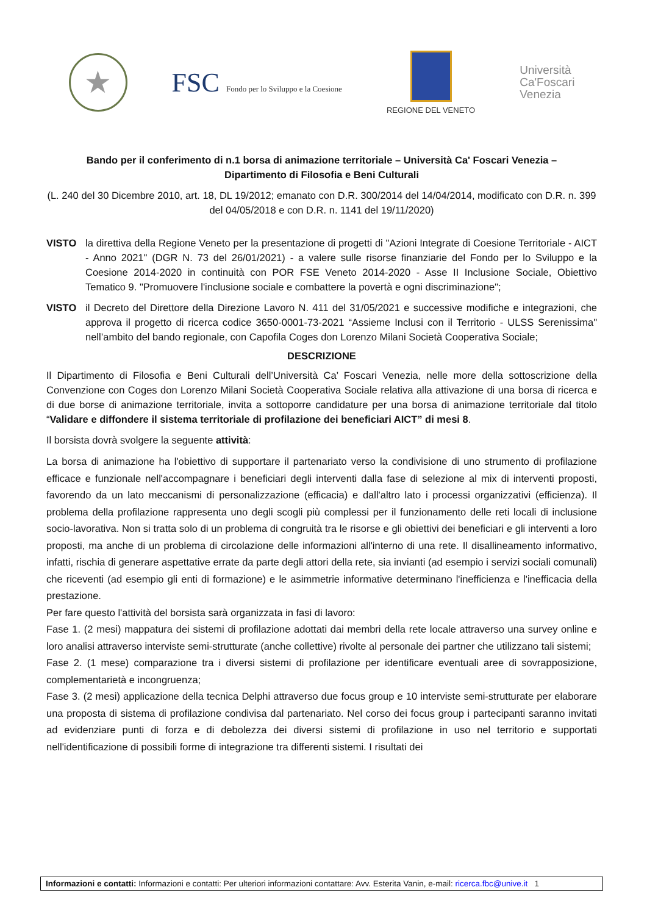★
FSC Fondo per lo Sviluppo e la Coesione
REGIONE DEL VENETO
Università
Ca'Foscari
Venezia
Bando per il conferimento di n.1 borsa di animazione territoriale – Università Ca' Foscari Venezia –
Dipartimento di Filosofia e Beni Culturali
(L. 240 del 30 Dicembre 2010, art. 18, DL 19/2012; emanato con D.R. 300/2014 del 14/04/2014, modificato con D.R. n. 399 del 04/05/2018 e con D.R. n. 1141 del 19/11/2020)
VISTO la direttiva della Regione Veneto per la presentazione di progetti di "Azioni Integrate di Coesione Territoriale - AICT - Anno 2021" (DGR N. 73 del 26/01/2021) - a valere sulle risorse finanziarie del Fondo per lo Sviluppo e la Coesione 2014-2020 in continuità con POR FSE Veneto 2014-2020 - Asse II Inclusione Sociale, Obiettivo Tematico 9. "Promuovere l'inclusione sociale e combattere la povertà e ogni discriminazione";
VISTO il Decreto del Direttore della Direzione Lavoro N. 411 del 31/05/2021 e successive modifiche e integrazioni, che approva il progetto di ricerca codice 3650-0001-73-2021 “Assieme Inclusi con il Territorio - ULSS Serenissima" nell’ambito del bando regionale, con Capofila Coges don Lorenzo Milani Società Cooperativa Sociale;
DESCRIZIONE
Il Dipartimento di Filosofia e Beni Culturali dell’Università Ca’ Foscari Venezia, nelle more della sottoscrizione della Convenzione con Coges don Lorenzo Milani Società Cooperativa Sociale relativa alla attivazione di una borsa di ricerca e di due borse di animazione territoriale, invita a sottoporre candidature per una borsa di animazione territoriale dal titolo “Validare e diffondere il sistema territoriale di profilazione dei beneficiari AICT” di mesi 8.
Il borsista dovrà svolgere la seguente attività:
La borsa di animazione ha l'obiettivo di supportare il partenariato verso la condivisione di uno strumento di profilazione efficace e funzionale nell'accompagnare i beneficiari degli interventi dalla fase di selezione al mix di interventi proposti, favorendo da un lato meccanismi di personalizzazione (efficacia) e dall'altro lato i processi organizzativi (efficienza). Il problema della profilazione rappresenta uno degli scogli più complessi per il funzionamento delle reti locali di inclusione socio-lavorativa. Non si tratta solo di un problema di congruità tra le risorse e gli obiettivi dei beneficiari e gli interventi a loro proposti, ma anche di un problema di circolazione delle informazioni all'interno di una rete. Il disallineamento informativo, infatti, rischia di generare aspettative errate da parte degli attori della rete, sia invianti (ad esempio i servizi sociali comunali) che riceventi (ad esempio gli enti di formazione) e le asimmetrie informative determinano l'inefficienza e l'inefficacia della prestazione.
Per fare questo l'attività del borsista sarà organizzata in fasi di lavoro:
Fase 1. (2 mesi) mappatura dei sistemi di profilazione adottati dai membri della rete locale attraverso una survey online e loro analisi attraverso interviste semi-strutturate (anche collettive) rivolte al personale dei partner che utilizzano tali sistemi;
Fase 2. (1 mese) comparazione tra i diversi sistemi di profilazione per identificare eventuali aree di sovrapposizione, complementarietà e incongruenza;
Fase 3. (2 mesi) applicazione della tecnica Delphi attraverso due focus group e 10 interviste semi-strutturate per elaborare una proposta di sistema di profilazione condivisa dal partenariato. Nel corso dei focus group i partecipanti saranno invitati ad evidenziare punti di forza e di debolezza dei diversi sistemi di profilazione in uso nel territorio e supportati nell'identificazione di possibili forme di integrazione tra differenti sistemi. I risultati dei
Informazioni e contatti: Informazioni e contatti: Per ulteriori informazioni contattare: Avv. Esterita Vanin, e-mail: ricerca.fbc@unive.it 1